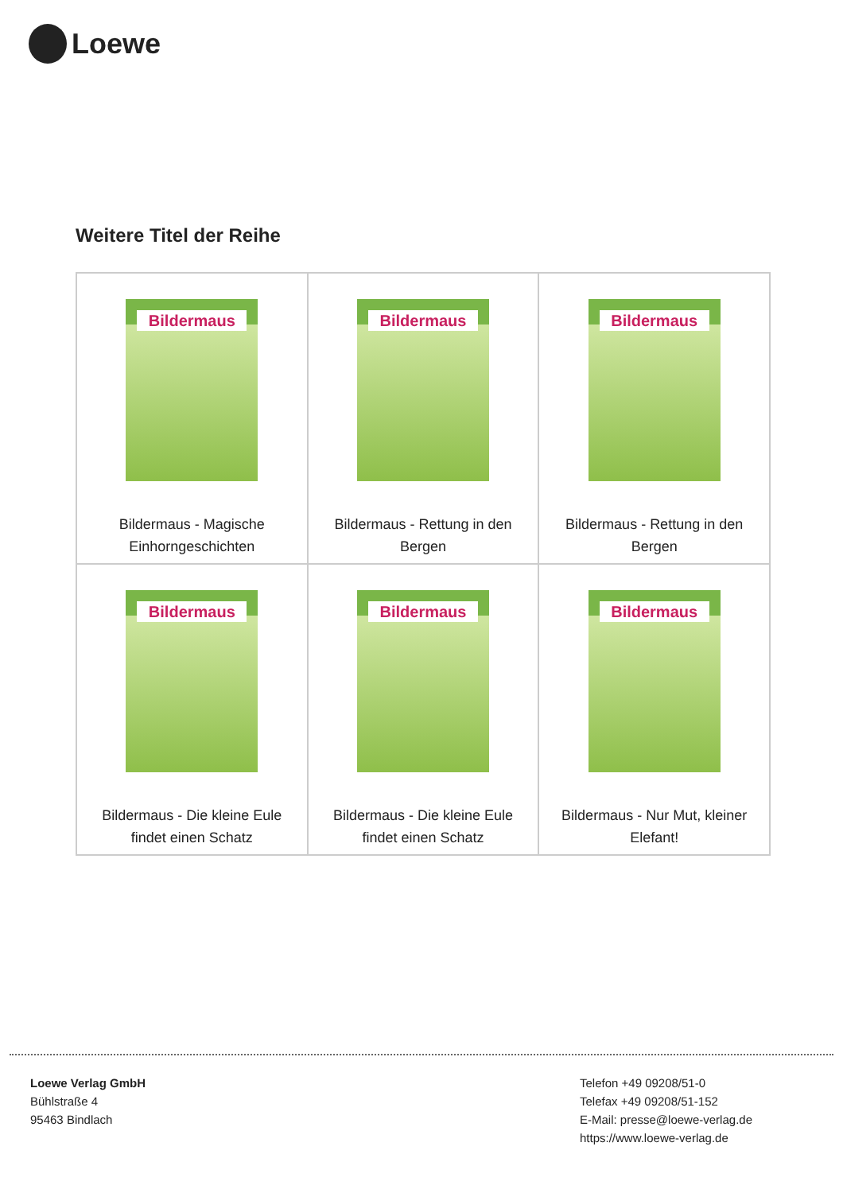Loewe
Weitere Titel der Reihe
| Bildermaus Bildermaus - Magische Einhorngeschichten | Bildermaus Bildermaus - Rettung in den Bergen | Bildermaus Bildermaus - Rettung in den Bergen |
| Bildermaus Bildermaus - Die kleine Eule findet einen Schatz | Bildermaus Bildermaus - Die kleine Eule findet einen Schatz | Bildermaus Bildermaus - Nur Mut, kleiner Elefant! |
Loewe Verlag GmbH
Bühlstraße 4
95463 Bindlach
Telefon +49 09208/51-0
Telefax +49 09208/51-152
E-Mail: presse@loewe-verlag.de
https://www.loewe-verlag.de